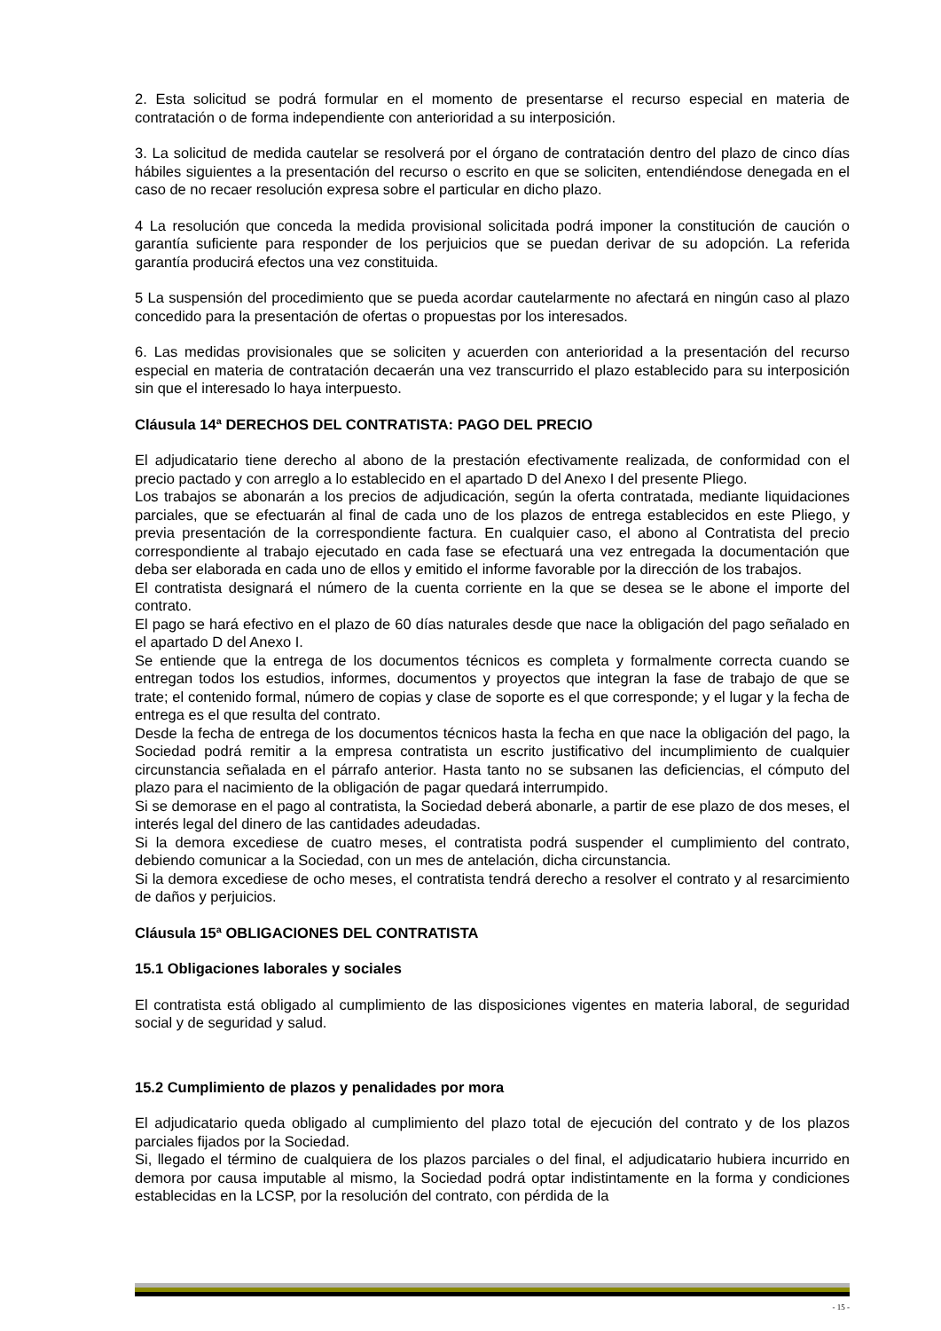2. Esta solicitud se podrá formular en el momento de presentarse el recurso especial en materia de contratación o de forma independiente con anterioridad a su interposición.
3. La solicitud de medida cautelar se resolverá por el órgano de contratación dentro del plazo de cinco días hábiles siguientes a la presentación del recurso o escrito en que se soliciten, entendiéndose denegada en el caso de no recaer resolución expresa sobre el particular en dicho plazo.
4 La resolución que conceda la medida provisional solicitada podrá imponer la constitución de caución o garantía suficiente para responder de los perjuicios que se puedan derivar de su adopción. La referida garantía producirá efectos una vez constituida.
5 La suspensión del procedimiento que se pueda acordar cautelarmente no afectará en ningún caso al plazo concedido para la presentación de ofertas o propuestas por los interesados.
6. Las medidas provisionales que se soliciten y acuerden con anterioridad a la presentación del recurso especial en materia de contratación decaerán una vez transcurrido el plazo establecido para su interposición sin que el interesado lo haya interpuesto.
Cláusula 14ª DERECHOS DEL CONTRATISTA: PAGO DEL PRECIO
El adjudicatario tiene derecho al abono de la prestación efectivamente realizada, de conformidad con el precio pactado y con arreglo a lo establecido en el apartado D del Anexo I del presente Pliego.
Los trabajos se abonarán a los precios de adjudicación, según la oferta contratada, mediante liquidaciones parciales, que se efectuarán al final de cada uno de los plazos de entrega establecidos en este Pliego, y previa presentación de la correspondiente factura. En cualquier caso, el abono al Contratista del precio correspondiente al trabajo ejecutado en cada fase se efectuará una vez entregada la documentación que deba ser elaborada en cada uno de ellos y emitido el informe favorable por la dirección de los trabajos.
El contratista designará el número de la cuenta corriente en la que se desea se le abone el importe del contrato.
El pago se hará efectivo en el plazo de 60 días naturales desde que nace la obligación del pago señalado en el apartado D del Anexo I.
Se entiende que la entrega de los documentos técnicos es completa y formalmente correcta cuando se entregan todos los estudios, informes, documentos y proyectos que integran la fase de trabajo de que se trate; el contenido formal, número de copias y clase de soporte es el que corresponde; y el lugar y la fecha de entrega es el que resulta del contrato.
Desde la fecha de entrega de los documentos técnicos hasta la fecha en que nace la obligación del pago, la Sociedad podrá remitir a la empresa contratista un escrito justificativo del incumplimiento de cualquier circunstancia señalada en el párrafo anterior. Hasta tanto no se subsanen las deficiencias, el cómputo del plazo para el nacimiento de la obligación de pagar quedará interrumpido.
Si se demorase en el pago al contratista, la Sociedad deberá abonarle, a partir de ese plazo de dos meses, el interés legal del dinero de las cantidades adeudadas.
Si la demora excediese de cuatro meses, el contratista podrá suspender el cumplimiento del contrato, debiendo comunicar a la Sociedad, con un mes de antelación, dicha circunstancia.
Si la demora excediese de ocho meses, el contratista tendrá derecho a resolver el contrato y al resarcimiento de daños y perjuicios.
Cláusula 15ª OBLIGACIONES DEL CONTRATISTA
15.1 Obligaciones laborales y sociales
El contratista está obligado al cumplimiento de las disposiciones vigentes en materia laboral, de seguridad social y de seguridad y salud.
15.2 Cumplimiento de plazos y penalidades por mora
El adjudicatario queda obligado al cumplimiento del plazo total de ejecución del contrato y de los plazos parciales fijados por la Sociedad.
Si, llegado el término de cualquiera de los plazos parciales o del final, el adjudicatario hubiera incurrido en demora por causa imputable al mismo, la Sociedad podrá optar indistintamente en la forma y condiciones establecidas en la LCSP, por la resolución del contrato, con pérdida de la
- 15 -